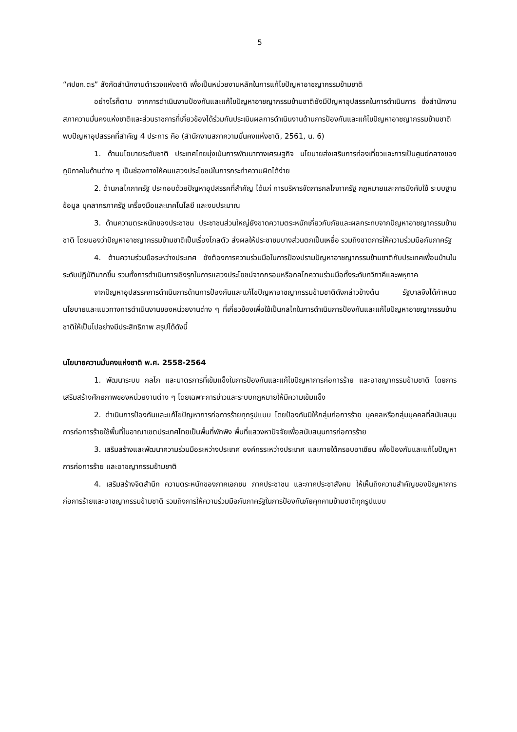5
“ศปชก.ตร” สังกัดสำนักงานตำรวจแห่งชาติ เพื่อเป็นหน่วยงานหลักในการแก้ไขปัญหาอาชญากรรมข้ามชาติ
อย่างไรก็ตาม จากการดำเนินงานป้องกันและแก้ไขปัญหาอาชญากรรมข้ามชาติยังมีปัญหาอุปสรรคในการดำเนินการ ซึ่งสำนักงานสภาความมั่นคงแห่งชาติและส่วนราชการที่เกี่ยวข้องได้ร่วมกันประเมินผลการดำเนินงานด้านการป้องกันและแก้ไขปัญหาอาชญากรรมข้ามชาติ พบปัญหาอุปสรรคที่สำคัญ 4 ประการ คือ (สำนักงานสภาความมั่นคงแห่งชาติ, 2561, น. 6)
1. ด้านนโยบายระดับชาติ ประเทศไทยมุ่งเน้นการพัฒนาทางเศรษฐกิจ นโยบายส่งเสริมการท่องเที่ยวและการเป็นศูนย์กลางของภูมิภาคในด้านต่าง ๆ เป็นช่องทางให้คนแสวงประโยชน์ในการกระทำความผิดได้ง่าย
2. ด้านกลไกภาครัฐ ประกอบด้วยปัญหาอุปสรรคที่สำคัญ ได้แก่ การบริหารจัดการกลไกภาครัฐ กฎหมายและการบังคับใช้ ระบบฐานข้อมูล บุคลากรภาครัฐ เครื่องมือและเทคโนโลยี และงบประมาณ
3. ด้านความตระหนักของประชาชน ประชาชนส่วนใหญ่ยังขาดความตระหนักเกี่ยวกับภัยและผลกระทบจากปัญหาอาชญากรรมข้ามชาติ โดยมองว่าปัญหาอาชญากรรมข้ามชาติเป็นเรื่องไกลตัว ส่งผลให้ประชาชนบางส่วนตกเป็นเหยื่อ รวมถึงขาดการให้ความร่วมมือกับภาครัฐ
4. ด้านความร่วมมือระหว่างประเทศ ยังต้องการความร่วมมือในการป้องปรามปัญหาอาชญากรรมข้ามชาติกับประเทศเพื่อนบ้านในระดับปฏิบัติมากขึ้น รวมทั้งการดำเนินการเชิงรุกในการแสวงประโยชน์จากกรอบหรือกลไกความร่วมมือทั้งระดับทวิภาคีและพหุภาค
จากปัญหาอุปสรรคการดำเนินการด้านการป้องกันและแก้ไขปัญหาอาชญากรรมข้ามชาติดังกล่าวข้างต้น รัฐบาลจึงได้กำหนดนโยบายและแนวทางการดำเนินงานของหน่วยงานต่าง ๆ ที่เกี่ยวข้องเพื่อใช้เป็นกลไกในการดำเนินการป้องกันและแก้ไขปัญหาอาชญากรรมข้ามชาติให้เป็นไปอย่างมีประสิทธิภาพ สรุปได้ดังนี้
นโยบายความมั่นคงแห่งชาติ พ.ศ. 2558-2564
1. พัฒนาระบบ กลไก และมาตรการที่เข้มแข็งในการป้องกันและแก้ไขปัญหาการก่อการร้าย และอาชญากรรมข้ามชาติ โดยการเสริมสร้างศักยภาพของหน่วยงานต่าง ๆ โดยเฉพาะการข่าวและระบบกฎหมายให้มีความเข้มแข็ง
2. ดำเนินการป้องกันและแก้ไขปัญหาการก่อการร้ายทุกรูปแบบ โดยป้องกันมิให้กลุ่มก่อการร้าย บุคคลหรือกลุ่มบุคคลที่สนับสนุนการก่อการร้ายใช้พื้นที่ในอาณาเขตประเทศไทยเป็นพื้นที่พักพิง พื้นที่แสวงหาปัจจัยเพื่อสนับสนุนการก่อการร้าย
3. เสริมสร้างและพัฒนาความร่วมมือระหว่างประเทศ องค์กรระหว่างประเทศ และภายใต้กรอบอาเซียน เพื่อป้องกันและแก้ไขปัญหาการก่อการร้าย และอาชญากรรมข้ามชาติ
4. เสริมสร้างจิตสำนึก ความตระหนักของภาคเอกชน ภาคประชาชน และภาคประชาสังคม ให้เห็นถึงความสำคัญของปัญหาการก่อการร้ายและอาชญากรรมข้ามชาติ รวมถึงการให้ความร่วมมือกับภาครัฐในการป้องกันภัยคุกคามข้ามชาติทุกรูปแบบ